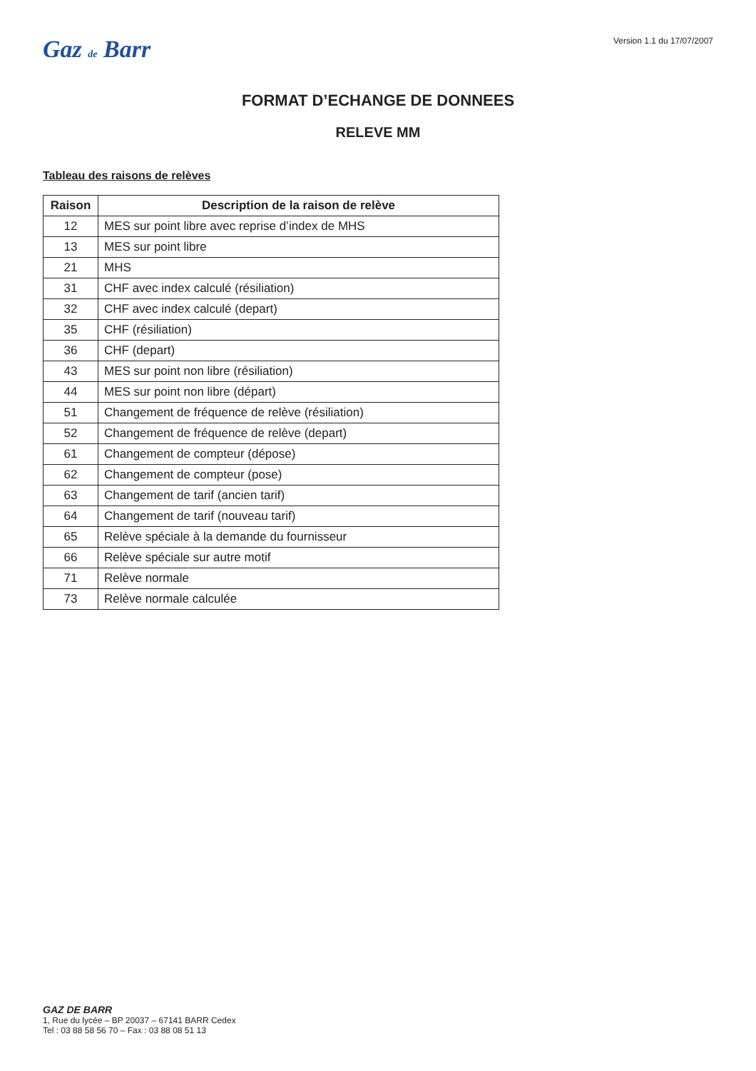Gaz de Barr
Version 1.1 du 17/07/2007
FORMAT D’ECHANGE DE DONNEES
RELEVE MM
Tableau des raisons de relèves
| Raison | Description de la raison de relève |
| --- | --- |
| 12 | MES sur point libre avec reprise d’index de MHS |
| 13 | MES sur point libre |
| 21 | MHS |
| 31 | CHF avec index calculé (résiliation) |
| 32 | CHF avec index calculé (depart) |
| 35 | CHF (résiliation) |
| 36 | CHF (depart) |
| 43 | MES sur point non libre (résiliation) |
| 44 | MES sur point non libre (départ) |
| 51 | Changement de fréquence de relève (résiliation) |
| 52 | Changement de fréquence de relève (depart) |
| 61 | Changement de compteur (dépose) |
| 62 | Changement de compteur (pose) |
| 63 | Changement de tarif (ancien tarif) |
| 64 | Changement de tarif (nouveau tarif) |
| 65 | Relève spéciale à la demande du fournisseur |
| 66 | Relève spéciale sur autre motif |
| 71 | Relève normale |
| 73 | Relève normale calculée |
GAZ DE BARR
1, Rue du lycée – BP 20037 – 67141 BARR Cedex
Tel : 03 88 58 56 70 – Fax : 03 88 08 51 13